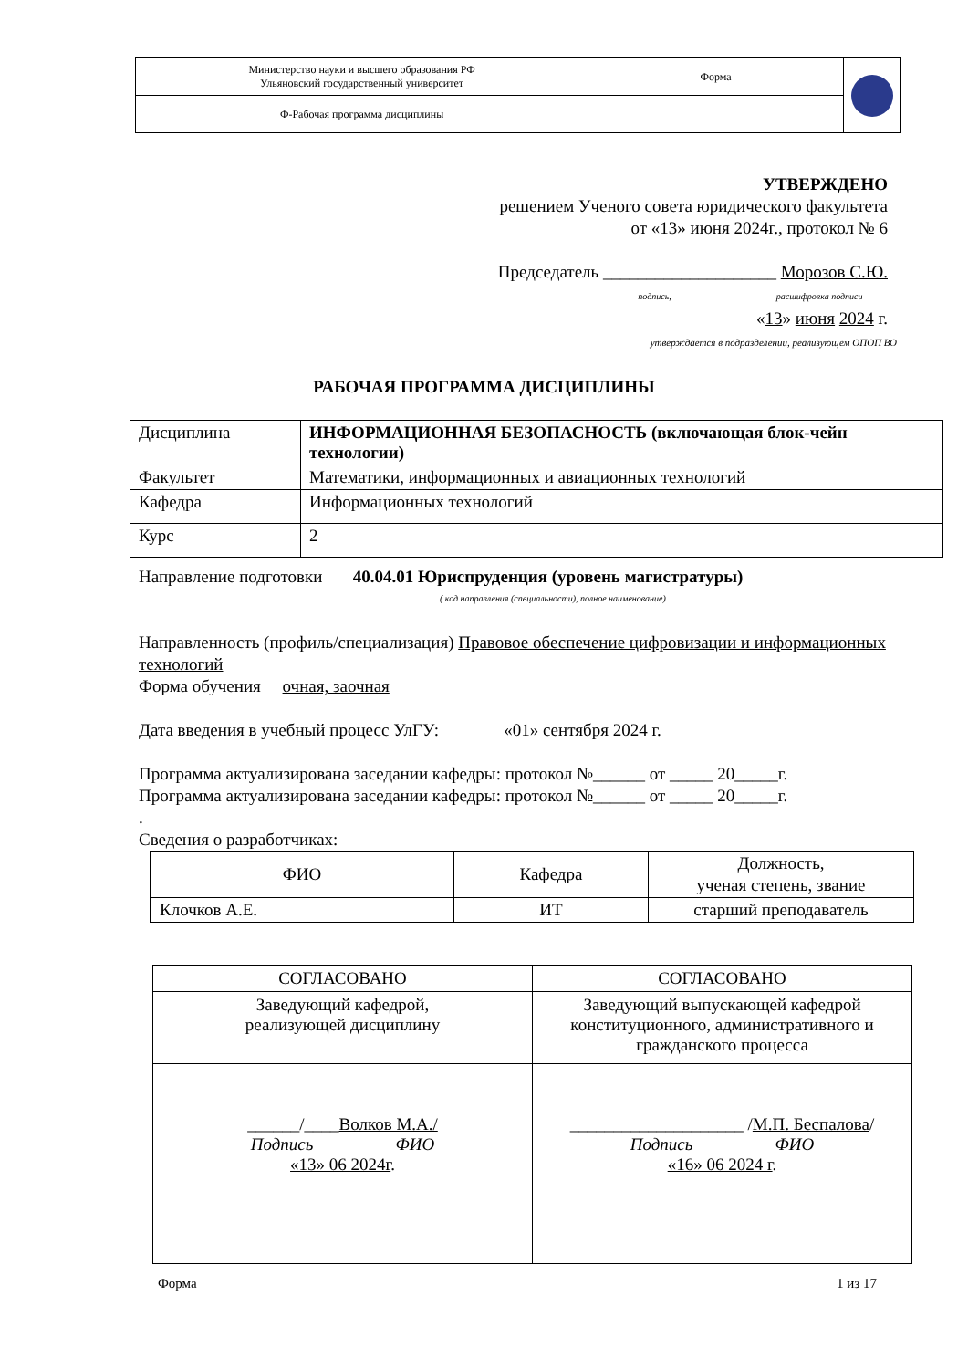| Министерство науки и высшего образования РФ Ульяновский государственный университет | Форма | |
| Ф-Рабочая программа дисциплины | | |
УТВЕРЖДЕНО
решением Ученого совета юридического факультета
от «13» июня 2024г., протокол № 6
Председатель ____________________ Морозов С.Ю.
подпись, расшифровка подписи
«13» июня 2024 г.
утверждается в подразделении, реализующем ОПОП ВО
РАБОЧАЯ ПРОГРАММА ДИСЦИПЛИНЫ
| Дисциплина | ИНФОРМАЦИОННАЯ БЕЗОПАСНОСТЬ (включающая блок-чейн технологии) |
| Факультет | Математики, информационных и авиационных технологий |
| Кафедра | Информационных технологий |
| Курс | 2 |
Направление подготовки 40.04.01 Юриспруденция (уровень магистратуры)
( код направления (специальности), полное наименование)
Направленность (профиль/специализация) Правовое обеспечение цифровизации и информационных технологий
Форма обучения очная, заочная
Дата введения в учебный процесс УлГУ: «01» сентября 2024 г.
Программа актуализирована заседании кафедры: протокол №______ от _____ 20_____г.
Программа актуализирована заседании кафедры: протокол №______ от _____ 20_____г.
.
Сведения о разработчиках:
| ФИО | Кафедра | Должность, ученая степень, звание |
| Клочков А.Е. | ИТ | старший преподаватель |
| СОГЛАСОВАНО | СОГЛАСОВАНО |
| Заведующий кафедрой, реализующей дисциплину | Заведующий выпускающей кафедрой конституционного, административного и гражданского процесса |
| ______/____ Волков М.А./ Подпись ФИО «13» 06 2024г . | ____________________ / М.П. Беспалова / Подпись ФИО «16» 06 2024 г . |
Форма 1 из 17